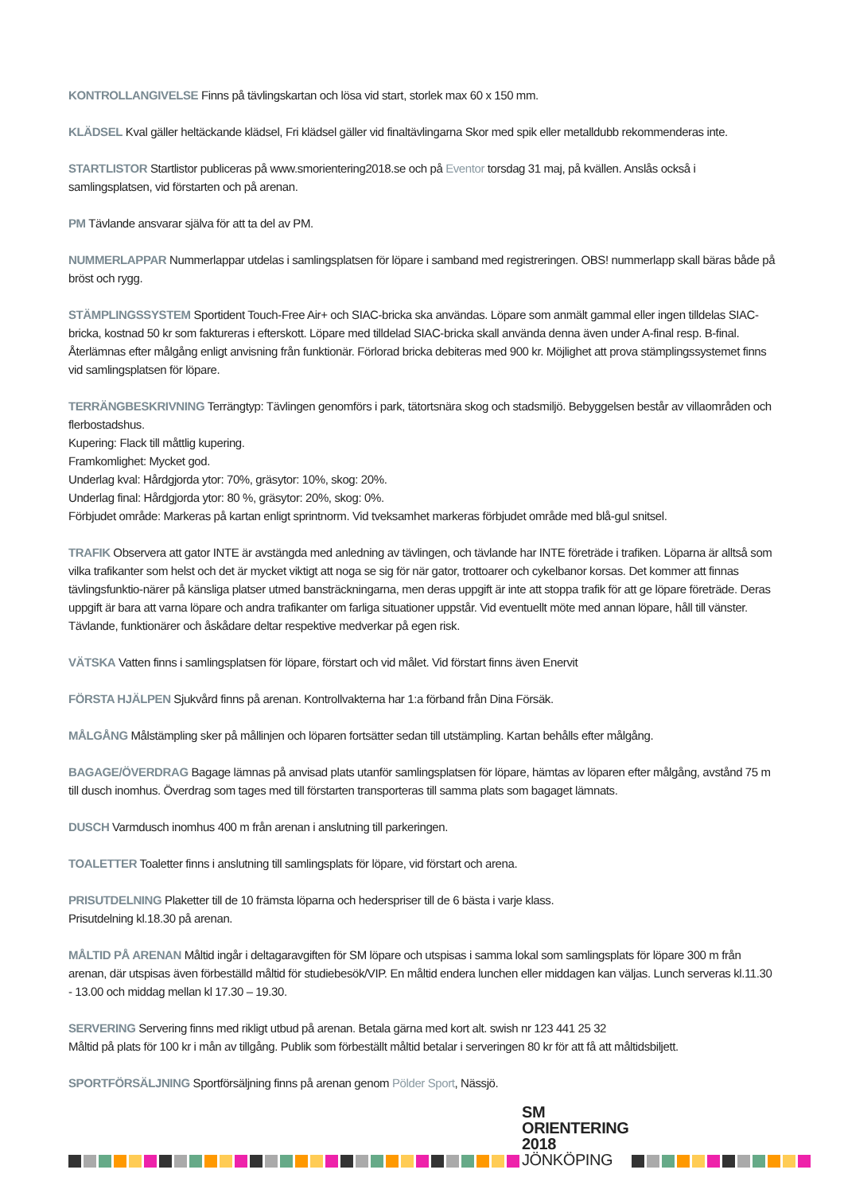KONTROLLANGIVELSE Finns på tävlingskartan och lösa vid start, storlek max 60 x 150 mm.
KLÄDSEL Kval gäller heltäckande klädsel, Fri klädsel gäller vid finaltävlingarna Skor med spik eller metalldubb rekommenderas inte.
STARTLISTOR Startlistor publiceras på www.smorientering2018.se och på Eventor torsdag 31 maj, på kvällen. Anslås också i samlingsplatsen, vid förstarten och på arenan.
PM Tävlande ansvarar själva för att ta del av PM.
NUMMERLAPPAR Nummerlappar utdelas i samlingsplatsen för löpare i samband med registreringen. OBS! nummerlapp skall bäras både på bröst och rygg.
STÄMPLINGSSYSTEM Sportident Touch-Free Air+ och SIAC-bricka ska användas. Löpare som anmält gammal eller ingen tilldelas SIAC-bricka, kostnad 50 kr som faktureras i efterskott. Löpare med tilldelad SIAC-bricka skall använda denna även under A-final resp. B-final. Återlämnas efter målgång enligt anvisning från funktionär. Förlorad bricka debiteras med 900 kr. Möjlighet att prova stämplingssystemet finns vid samlingsplatsen för löpare.
TERRÄNGBESKRIVNING Terrängtyp: Tävlingen genomförs i park, tätortsnära skog och stadsmiljö. Bebyggelsen består av villaområden och flerbostadshus.
Kupering: Flack till måttlig kupering.
Framkomlighet: Mycket god.
Underlag kval: Hårdgjorda ytor: 70%, gräsytor: 10%, skog: 20%.
Underlag final: Hårdgjorda ytor: 80 %, gräsytor: 20%, skog: 0%.
Förbjudet område: Markeras på kartan enligt sprintnorm. Vid tveksamhet markeras förbjudet område med blå-gul snitsel.
TRAFIK Observera att gator INTE är avstängda med anledning av tävlingen, och tävlande har INTE företräde i trafiken. Löparna är alltså som vilka trafikanter som helst och det är mycket viktigt att noga se sig för när gator, trottoarer och cykelbanor korsas. Det kommer att finnas tävlingsfunktio-närer på känsliga platser utmed bansträckningarna, men deras uppgift är inte att stoppa trafik för att ge löpare företräde. Deras uppgift är bara att varna löpare och andra trafikanter om farliga situationer uppstår. Vid eventuellt möte med annan löpare, håll till vänster. Tävlande, funktionärer och åskådare deltar respektive medverkar på egen risk.
VÄTSKA Vatten finns i samlingsplatsen för löpare, förstart och vid målet. Vid förstart finns även Enervit
FÖRSTA HJÄLPEN Sjukvård finns på arenan. Kontrollvakterna har 1:a förband från Dina Försäk.
MÅLGÅNG Målstämpling sker på mållinjen och löparen fortsätter sedan till utstämpling. Kartan behålls efter målgång.
BAGAGE/ÖVERDRAG Bagage lämnas på anvisad plats utanför samlingsplatsen för löpare, hämtas av löparen efter målgång, avstånd 75 m till dusch inomhus. Överdrag som tages med till förstarten transporteras till samma plats som bagaget lämnats.
DUSCH Varmdusch inomhus 400 m från arenan i anslutning till parkeringen.
TOALETTER Toaletter finns i anslutning till samlingsplats för löpare, vid förstart och arena.
PRISUTDELNING Plaketter till de 10 främsta löparna och hederspriser till de 6 bästa i varje klass.
Prisutdelning kl.18.30 på arenan.
MÅLTID PÅ ARENAN Måltid ingår i deltagaravgiften för SM löpare och utspisas i samma lokal som samlingsplats för löpare 300 m från arenan, där utspisas även förbeställd måltid för studiebesök/VIP. En måltid endera lunchen eller middagen kan väljas. Lunch serveras kl.11.30 - 13.00 och middag mellan kl 17.30 – 19.30.
SERVERING Servering finns med rikligt utbud på arenan. Betala gärna med kort alt. swish nr 123 441 25 32
Måltid på plats för 100 kr i mån av tillgång. Publik som förbeställt måltid betalar i serveringen 80 kr för att få att måltidsbiljett.
SPORTFÖRSÄLJNING Sportförsäljning finns på arenan genom Pölder Sport, Nässjö.
SM ORIENTERING 2018
JÖNKÖPING